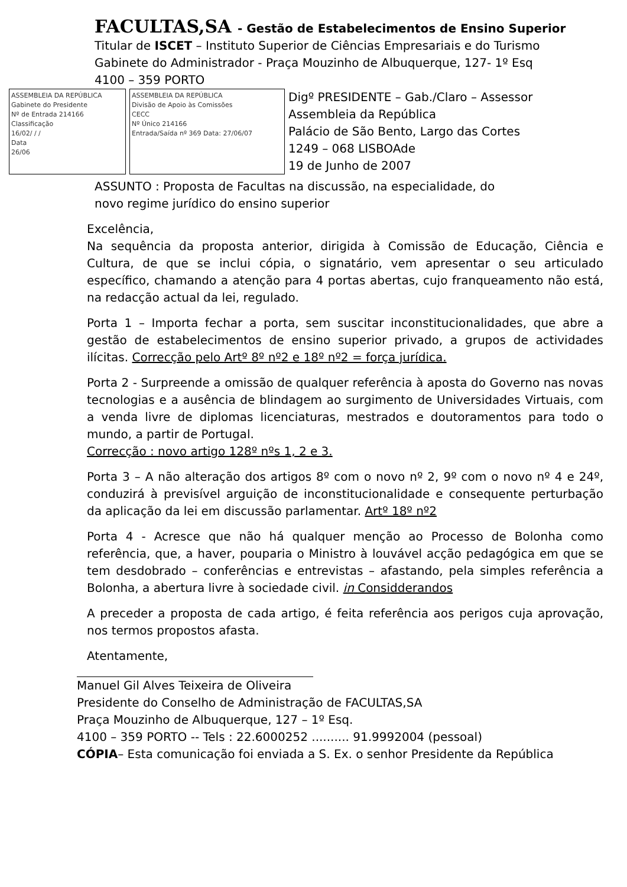FACULTAS,SA - Gestão de Estabelecimentos de Ensino Superior
Titular de ISCET – Instituto Superior de Ciências Empresariais e do Turismo
Gabinete do Administrador - Praça Mouzinho de Albuquerque, 127- 1º Esq
4100 – 359 PORTO
ASSEMBLEIA DA REPÚBLICA
Gabinete do Presidente
Nº de Entrada 214166
Classificação
16/02/ / /
Data
26/06
ASSEMBLEIA DA REPÚBLICA
Divisão de Apoio às Comissões
CECC
Nº Único 214166
Entrada/Saída nº 369 Data: 27/06/07
Digº PRESIDENTE – Gab./Claro – Assessor
Assembleia da República
Palácio de São Bento, Largo das Cortes
1249 – 068 LISBOAde
19 de Junho de 2007
ASSUNTO : Proposta de Facultas na discussão, na especialidade, do
novo regime jurídico do ensino superior
Excelência,
Na sequência da proposta anterior, dirigida à Comissão de Educação, Ciência e Cultura, de que se inclui cópia, o signatário, vem apresentar o seu articulado específico, chamando a atenção para 4 portas abertas, cujo franqueamento não está, na redacção actual da lei, regulado.
Porta 1 – Importa fechar a porta, sem suscitar inconstitucionalidades, que abre a gestão de estabelecimentos de ensino superior privado, a grupos de actividades ilícitas. Correcção pelo Artº 8º nº2 e 18º nº2 = força jurídica.
Porta 2 - Surpreende a omissão de qualquer referência à aposta do Governo nas novas tecnologias e a ausência de blindagem ao surgimento de Universidades Virtuais, com a venda livre de diplomas licenciaturas, mestrados e doutoramentos para todo o mundo, a partir de Portugal.
Correcção : novo artigo 128º nºs 1, 2 e 3.
Porta 3 – A não alteração dos artigos 8º com o novo nº 2, 9º com o novo nº 4 e 24º, conduzirá à previsível arguição de inconstitucionalidade e consequente perturbação da aplicação da lei em discussão parlamentar. Artº 18º nº2
Porta 4 - Acresce que não há qualquer menção ao Processo de Bolonha como referência, que, a haver, pouparia o Ministro à louvável acção pedagógica em que se tem desdobrado – conferências e entrevistas – afastando, pela simples referência a Bolonha, a abertura livre à sociedade civil. in Considderandos
A preceder a proposta de cada artigo, é feita referência aos perigos cuja aprovação, nos termos propostos afasta.
Atentamente,
Manuel Gil Alves Teixeira de Oliveira
Presidente do Conselho de Administração de FACULTAS,SA
Praça Mouzinho de Albuquerque, 127 – 1º Esq.
4100 – 359 PORTO -- Tels : 22.6000252 .......... 91.9992004 (pessoal)
CÓPIA– Esta comunicação foi enviada a S. Ex. o senhor Presidente da República